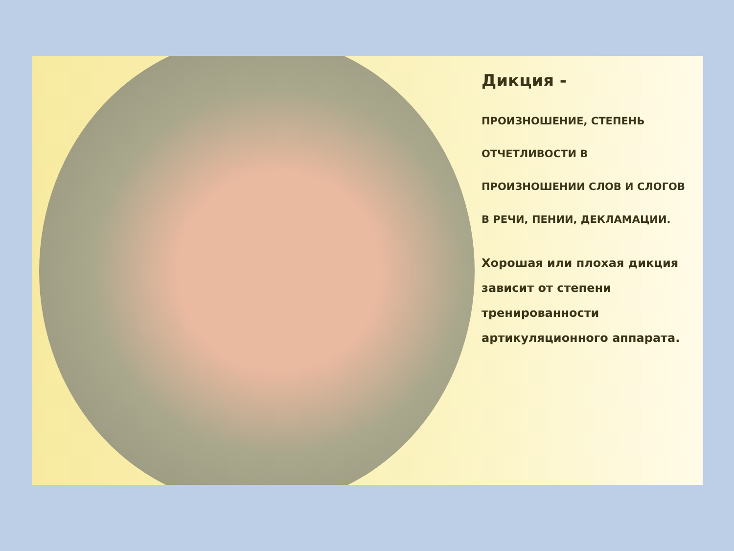Дикция -
ПРОИЗНОШЕНИЕ, СТЕПЕНЬ ОТЧЕТЛИВОСТИ В ПРОИЗНОШЕНИИ СЛОВ И СЛОГОВ В РЕЧИ, ПЕНИИ, ДЕКЛАМАЦИИ.
Хорошая или плохая дикция зависит от степени тренированности артикуляционного аппарата.